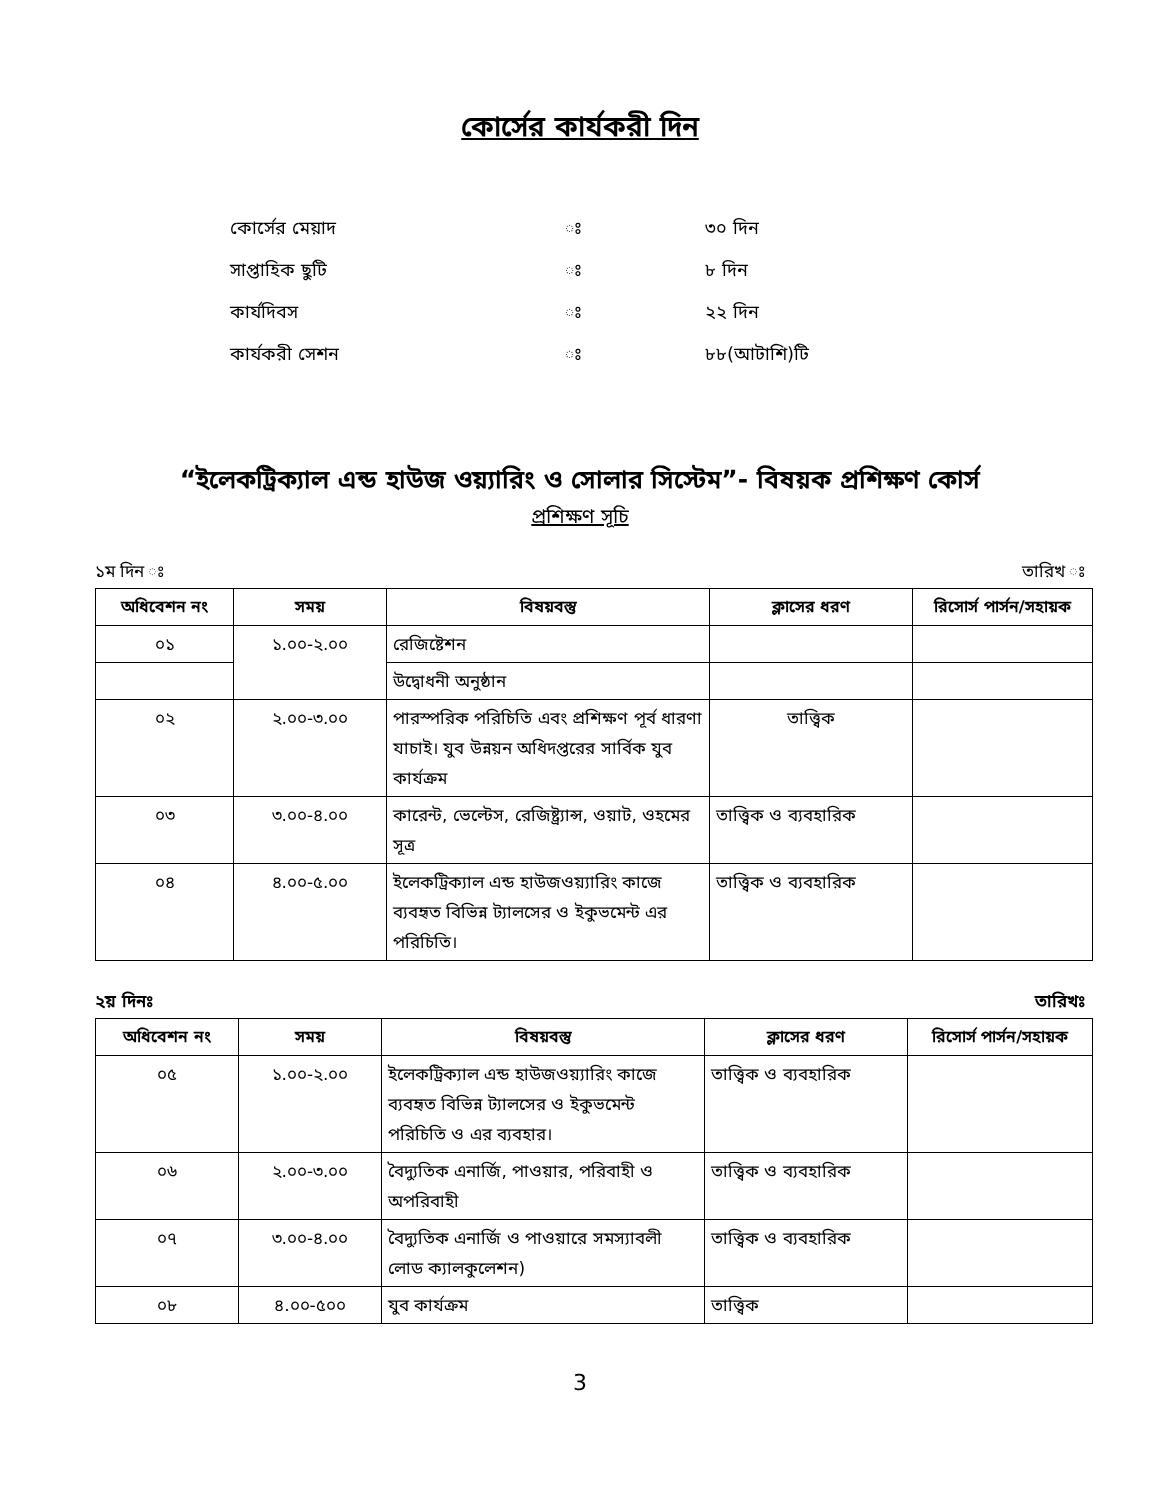কোর্সের কার্যকরী দিন
কোর্সের মেয়াদ ঃ ৩০ দিন
সাপ্তাহিক ছুটি ঃ ৮ দিন
কার্যদিবস ঃ ২২ দিন
কার্যকরী সেশন ঃ ৮৮(আটাশি)টি
“ইলেকট্রিক্যাল এন্ড হাউজ ওয়্যারিং ও সোলার সিস্টেম”- বিষয়ক প্রশিক্ষণ কোর্স
প্রশিক্ষণ সূচি
১ম দিন ঃ তারিখ ঃ
| অধিবেশন নং | সময় | বিষয়বস্তু | ক্লাসের ধরণ | রিসোর্স পার্সন/সহায়ক |
| --- | --- | --- | --- | --- |
| ০১ | ১.০০-২.০০ | রেজিষ্টেশন | | |
| | | উদ্বোধনী অনুষ্ঠান | | |
| ০২ | ২.০০-৩.০০ | পারস্পরিক পরিচিতি এবং প্রশিক্ষণ পূর্ব ধারণা যাচাই। যুব উন্নয়ন অধিদপ্তরের সার্বিক যুব কার্যক্রম | তাত্ত্বিক | |
| ০৩ | ৩.০০-৪.০০ | কারেন্ট, ভেল্টেস, রেজিষ্ট্র্যান্স, ওয়াট, ওহমের সূত্র | তাত্ত্বিক ও ব্যবহারিক | |
| ০৪ | ৪.০০-৫.০০ | ইলেকট্রিক্যাল এন্ড হাউজওয়্যারিং কাজে ব্যবহৃত বিভিন্ন ট্যালসের ও ইকুভমেন্ট এর পরিচিতি। | তাত্ত্বিক ও ব্যবহারিক | |
২য় দিনঃ তারিখঃ
| অধিবেশন নং | সময় | বিষয়বস্তু | ক্লাসের ধরণ | রিসোর্স পার্সন/সহায়ক |
| --- | --- | --- | --- | --- |
| ০৫ | ১.০০-২.০০ | ইলেকট্রিক্যাল এন্ড হাউজওয়্যারিং কাজে ব্যবহৃত বিভিন্ন ট্যালসের ও ইকুভমেন্ট পরিচিতি ও এর ব্যবহার। | তাত্ত্বিক ও ব্যবহারিক | |
| ০৬ | ২.০০-৩.০০ | বৈদ্যুতিক এনার্জি, পাওয়ার, পরিবাহী ও অপরিবাহী | তাত্ত্বিক ও ব্যবহারিক | |
| ০৭ | ৩.০০-৪.০০ | বৈদ্যুতিক এনার্জি ও পাওয়ারে সমস্যাবলী লোড ক্যালকুলেশন) | তাত্ত্বিক ও ব্যবহারিক | |
| ০৮ | ৪.০০-৫০০ | যুব কার্যক্রম | তাত্ত্বিক | |
3